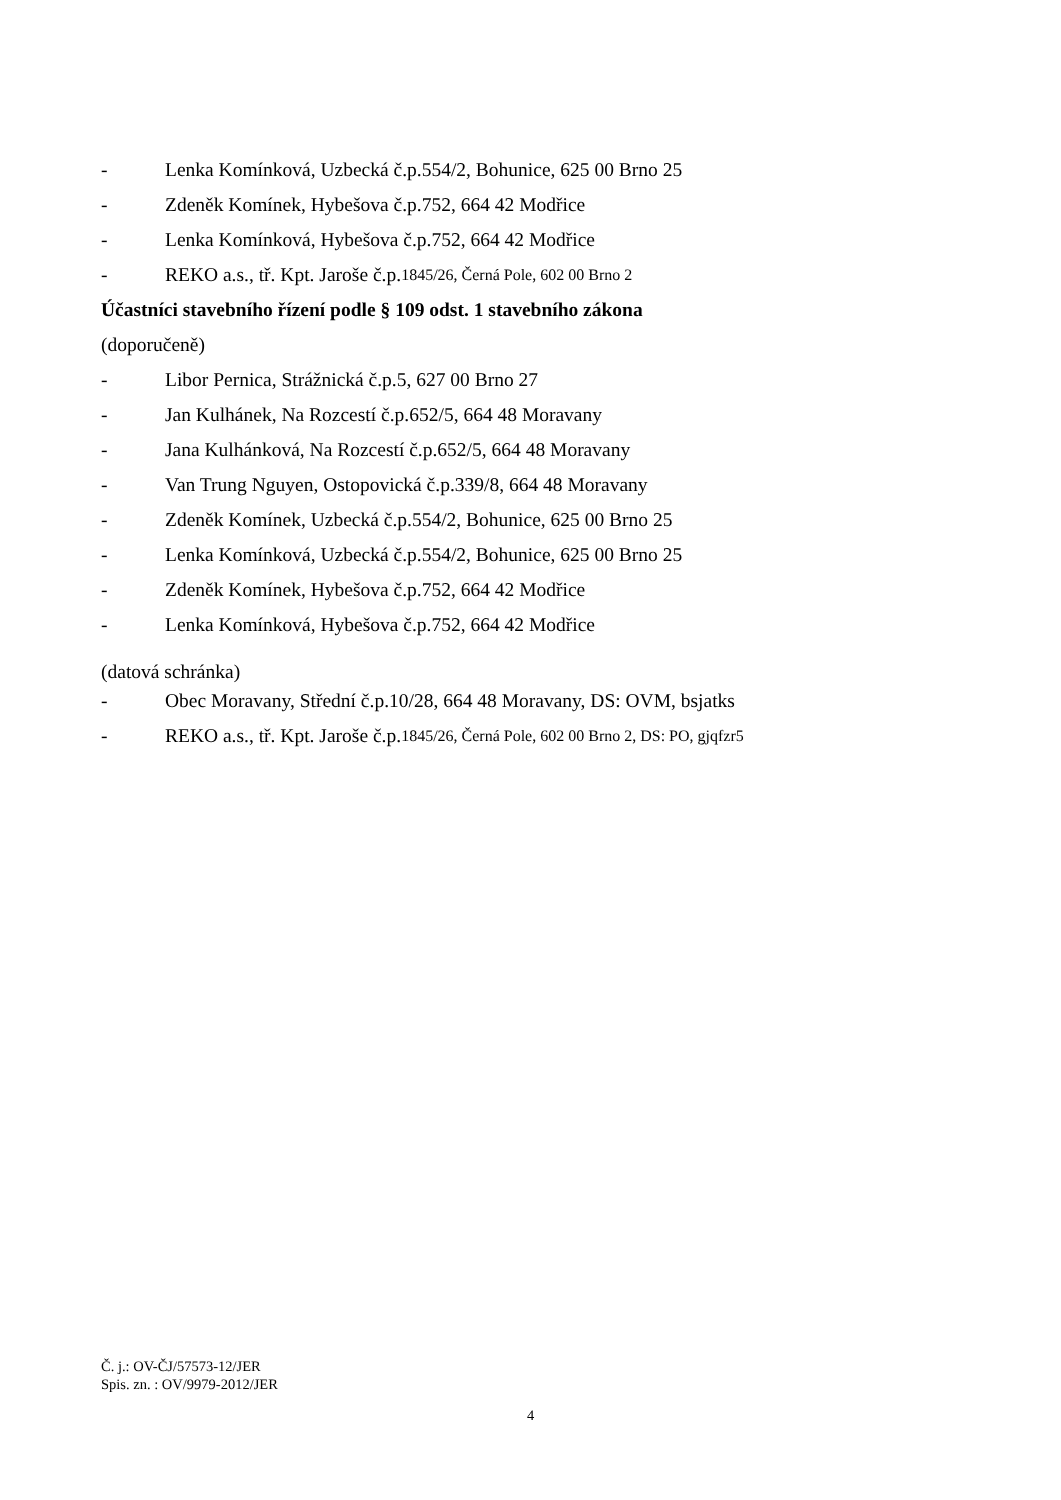- Lenka Komínková, Uzbecká č.p.554/2, Bohunice, 625 00 Brno 25
- Zdeněk Komínek, Hybešova č.p.752, 664 42 Modřice
- Lenka Komínková, Hybešova č.p.752, 664 42 Modřice
- REKO a.s., tř. Kpt. Jaroše č.p. 1845/26, Černá Pole, 602 00 Brno 2
Účastníci stavebního řízení podle § 109 odst. 1 stavebního zákona
(doporučeně)
- Libor Pernica, Strážnická č.p.5, 627 00 Brno 27
- Jan Kulhánek, Na Rozcestí č.p.652/5, 664 48 Moravany
- Jana Kulhánková, Na Rozcestí č.p.652/5, 664 48 Moravany
- Van Trung Nguyen, Ostopovická č.p.339/8, 664 48 Moravany
- Zdeněk Komínek, Uzbecká č.p.554/2, Bohunice, 625 00 Brno 25
- Lenka Komínková, Uzbecká č.p.554/2, Bohunice, 625 00 Brno 25
- Zdeněk Komínek, Hybešova č.p.752, 664 42 Modřice
- Lenka Komínková, Hybešova č.p.752, 664 42 Modřice
(datová schránka)
- Obec Moravany, Střední č.p.10/28, 664 48 Moravany, DS: OVM, bsjatks
- REKO a.s., tř. Kpt. Jaroše č.p. 1845/26, Černá Pole, 602 00 Brno 2, DS: PO, gjqfzr5
Č. j.: OV-ČJ/57573-12/JER
Spis. zn. : OV/9979-2012/JER
4